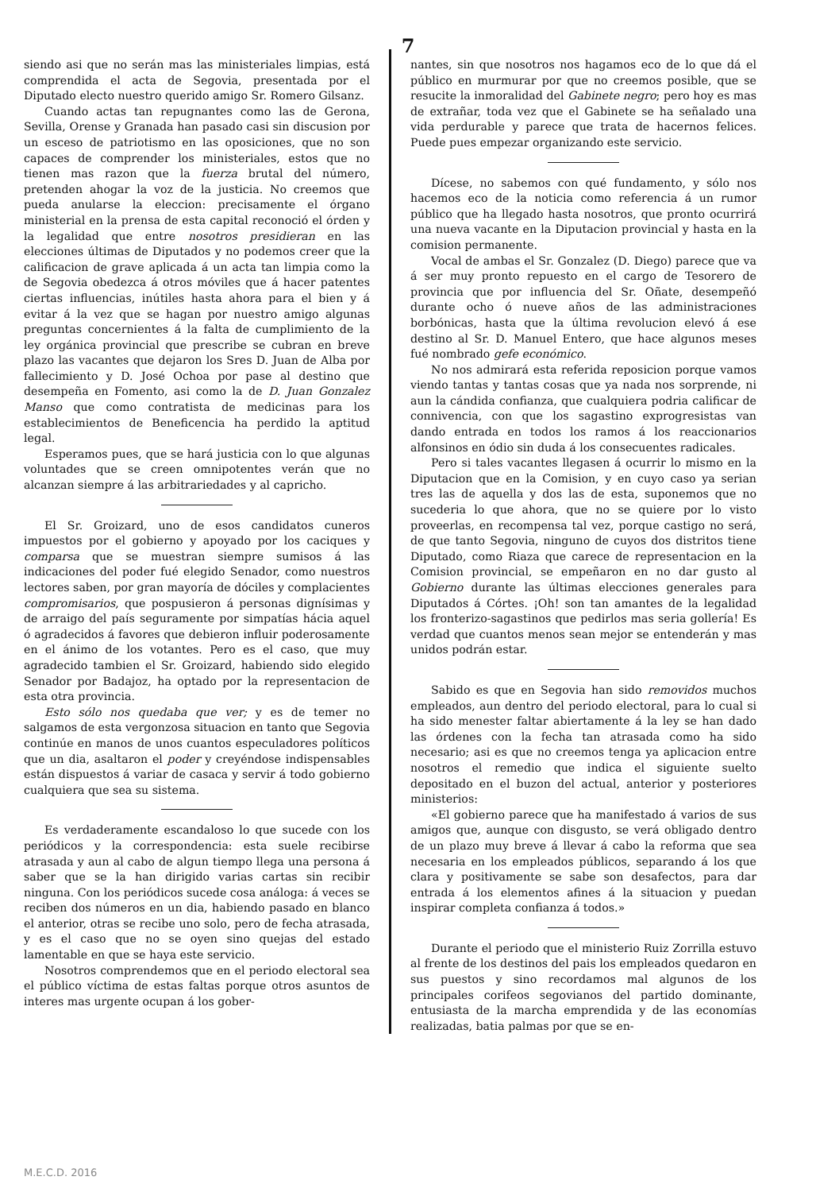7
siendo asi que no serán mas las ministeriales limpias, está comprendida el acta de Segovia, presentada por el Diputado electo nuestro querido amigo Sr. Romero Gilsanz.
Cuando actas tan repugnantes como las de Gerona, Sevilla, Orense y Granada han pasado casi sin discusion por un esceso de patriotismo en las oposiciones, que no son capaces de comprender los ministeriales, estos que no tienen mas razon que la fuerza brutal del número, pretenden ahogar la voz de la justicia. No creemos que pueda anularse la eleccion: precisamente el órgano ministerial en la prensa de esta capital reconoció el órden y la legalidad que entre nosotros presidieran en las elecciones últimas de Diputados y no podemos creer que la calificacion de grave aplicada á un acta tan limpia como la de Segovia obedezca á otros móviles que á hacer patentes ciertas influencias, inútiles hasta ahora para el bien y á evitar á la vez que se hagan por nuestro amigo algunas preguntas concernientes á la falta de cumplimiento de la ley orgánica provincial que prescribe se cubran en breve plazo las vacantes que dejaron los Sres D. Juan de Alba por fallecimiento y D. José Ochoa por pase al destino que desempeña en Fomento, asi como la de D. Juan Gonzalez Manso que como contratista de medicinas para los establecimientos de Beneficencia ha perdido la aptitud legal.
Esperamos pues, que se hará justicia con lo que algunas voluntades que se creen omnipotentes verán que no alcanzan siempre á las arbitrariedades y al capricho.
El Sr. Groizard, uno de esos candidatos cuneros impuestos por el gobierno y apoyado por los caciques y comparsa que se muestran siempre sumisos á las indicaciones del poder fué elegido Senador, como nuestros lectores saben, por gran mayoría de dóciles y complacientes compromisarios, que pospusieron á personas dignísimas y de arraigo del país seguramente por simpatías hácia aquel ó agradecidos á favores que debieron influir poderosamente en el ánimo de los votantes. Pero es el caso, que muy agradecido tambien el Sr. Groizard, habiendo sido elegido Senador por Badajoz, ha optado por la representacion de esta otra provincia.
Esto sólo nos quedaba que ver; y es de temer no salgamos de esta vergonzosa situacion en tanto que Segovia continúe en manos de unos cuantos especuladores políticos que un dia, asaltaron el poder y creyéndose indispensables están dispuestos á variar de casaca y servir á todo gobierno cualquiera que sea su sistema.
Es verdaderamente escandaloso lo que sucede con los periódicos y la correspondencia: esta suele recibirse atrasada y aun al cabo de algun tiempo llega una persona á saber que se la han dirigido varias cartas sin recibir ninguna. Con los periódicos sucede cosa análoga: á veces se reciben dos números en un dia, habiendo pasado en blanco el anterior, otras se recibe uno solo, pero de fecha atrasada, y es el caso que no se oyen sino quejas del estado lamentable en que se haya este servicio.
Nosotros comprendemos que en el periodo electoral sea el público víctima de estas faltas porque otros asuntos de interes mas urgente ocupan á los gober-
nantes, sin que nosotros nos hagamos eco de lo que dá el público en murmurar por que no creemos posible, que se resucite la inmoralidad del Gabinete negro; pero hoy es mas de extrañar, toda vez que el Gabinete se ha señalado una vida perdurable y parece que trata de hacernos felices. Puede pues empezar organizando este servicio.
Dícese, no sabemos con qué fundamento, y sólo nos hacemos eco de la noticia como referencia á un rumor público que ha llegado hasta nosotros, que pronto ocurrirá una nueva vacante en la Diputacion provincial y hasta en la comision permanente.
Vocal de ambas el Sr. Gonzalez (D. Diego) parece que va á ser muy pronto repuesto en el cargo de Tesorero de provincia que por influencia del Sr. Oñate, desempeñó durante ocho ó nueve años de las administraciones borbónicas, hasta que la última revolucion elevó á ese destino al Sr. D. Manuel Entero, que hace algunos meses fué nombrado gefe económico.
No nos admirará esta referida reposicion porque vamos viendo tantas y tantas cosas que ya nada nos sorprende, ni aun la cándida confianza, que cualquiera podria calificar de connivencia, con que los sagastino exprogresistas van dando entrada en todos los ramos á los reaccionarios alfonsinos en ódio sin duda á los consecuentes radicales.
Pero si tales vacantes llegasen á ocurrir lo mismo en la Diputacion que en la Comision, y en cuyo caso ya serian tres las de aquella y dos las de esta, suponemos que no sucederia lo que ahora, que no se quiere por lo visto proveerlas, en recompensa tal vez, porque castigo no será, de que tanto Segovia, ninguno de cuyos dos distritos tiene Diputado, como Riaza que carece de representacion en la Comision provincial, se empeñaron en no dar gusto al Gobierno durante las últimas elecciones generales para Diputados á Córtes. ¡Oh! son tan amantes de la legalidad los fronterizo-sagastinos que pedirlos mas seria gollería! Es verdad que cuantos menos sean mejor se entenderán y mas unidos podrán estar.
Sabido es que en Segovia han sido removidos muchos empleados, aun dentro del periodo electoral, para lo cual si ha sido menester faltar abiertamente á la ley se han dado las órdenes con la fecha tan atrasada como ha sido necesario; asi es que no creemos tenga ya aplicacion entre nosotros el remedio que indica el siguiente suelto depositado en el buzon del actual, anterior y posteriores ministerios:
«El gobierno parece que ha manifestado á varios de sus amigos que, aunque con disgusto, se verá obligado dentro de un plazo muy breve á llevar á cabo la reforma que sea necesaria en los empleados públicos, separando á los que clara y positivamente se sabe son desafectos, para dar entrada á los elementos afines á la situacion y puedan inspirar completa confianza á todos.»
Durante el periodo que el ministerio Ruiz Zorrilla estuvo al frente de los destinos del pais los empleados quedaron en sus puestos y sino recordamos mal algunos de los principales corifeos segovianos del partido dominante, entusiasta de la marcha emprendida y de las economías realizadas, batia palmas por que se en-
M.E.C.D. 2016